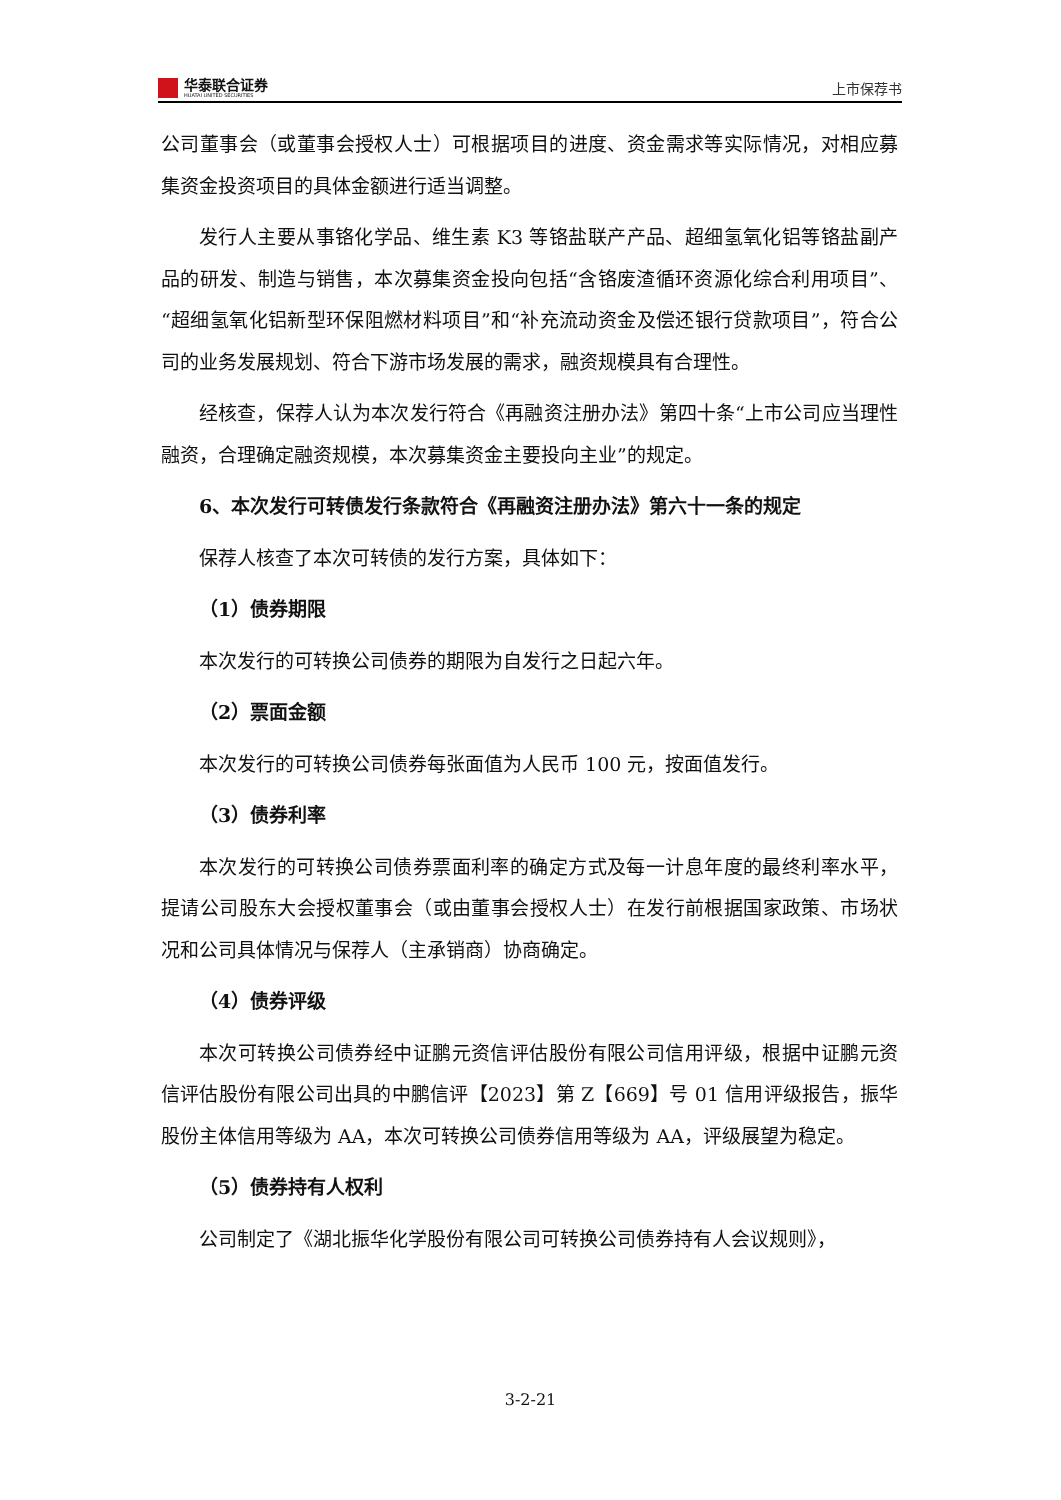华泰联合证券
HUATAI UNITED SECURITIES
上市保荐书
公司董事会（或董事会授权人士）可根据项目的进度、资金需求等实际情况，对相应募集资金投资项目的具体金额进行适当调整。
发行人主要从事铬化学品、维生素 K3 等铬盐联产产品、超细氢氧化铝等铬盐副产品的研发、制造与销售，本次募集资金投向包括“含铬废渣循环资源化综合利用项目”、“超细氢氧化铝新型环保阻燃材料项目”和“补充流动资金及偿还银行贷款项目”，符合公司的业务发展规划、符合下游市场发展的需求，融资规模具有合理性。
经核查，保荐人认为本次发行符合《再融资注册办法》第四十条“上市公司应当理性融资，合理确定融资规模，本次募集资金主要投向主业”的规定。
6、本次发行可转债发行条款符合《再融资注册办法》第六十一条的规定
保荐人核查了本次可转债的发行方案，具体如下：
（1）债券期限
本次发行的可转换公司债券的期限为自发行之日起六年。
（2）票面金额
本次发行的可转换公司债券每张面值为人民币 100 元，按面值发行。
（3）债券利率
本次发行的可转换公司债券票面利率的确定方式及每一计息年度的最终利率水平，提请公司股东大会授权董事会（或由董事会授权人士）在发行前根据国家政策、市场状况和公司具体情况与保荐人（主承销商）协商确定。
（4）债券评级
本次可转换公司债券经中证鹏元资信评估股份有限公司信用评级，根据中证鹏元资信评估股份有限公司出具的中鹏信评【2023】第 Z【669】号 01 信用评级报告，振华股份主体信用等级为 AA，本次可转换公司债券信用等级为 AA，评级展望为稳定。
（5）债券持有人权利
公司制定了《湖北振华化学股份有限公司可转换公司债券持有人会议规则》，
3-2-21